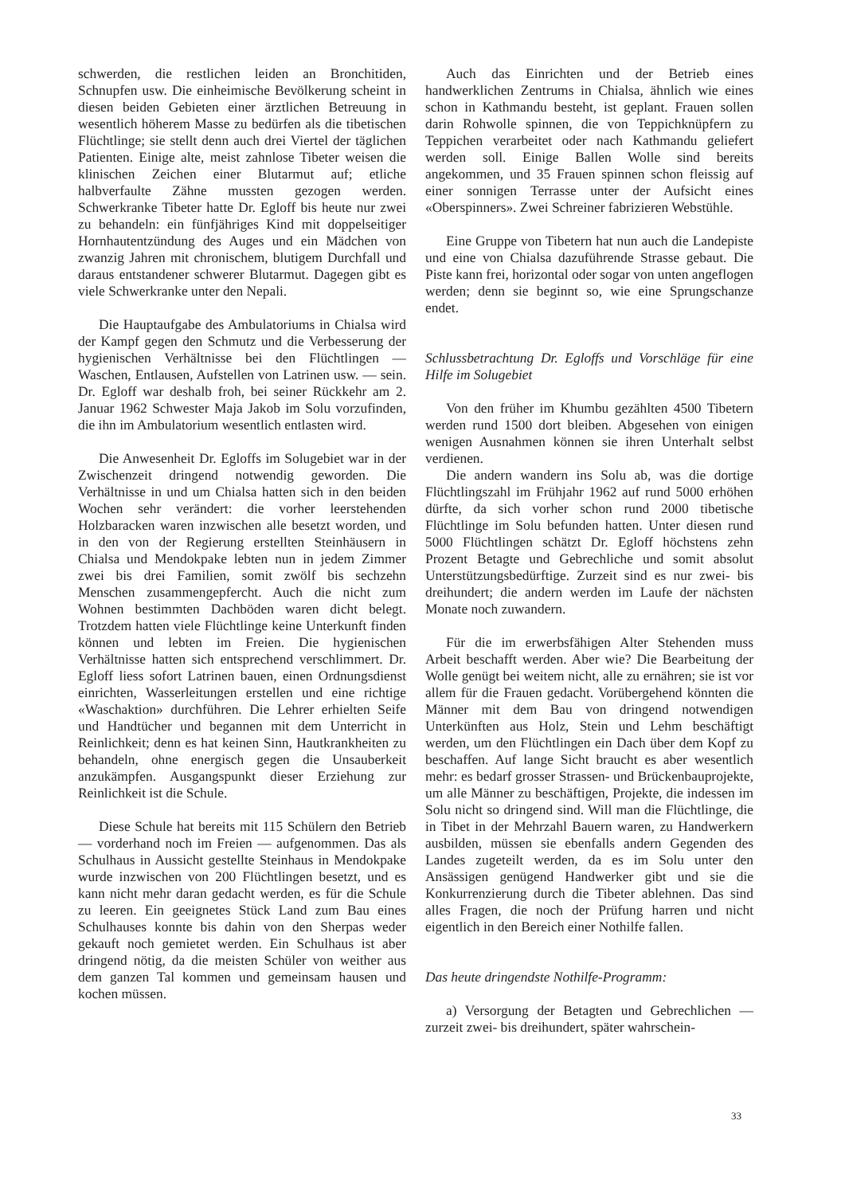schwerden, die restlichen leiden an Bronchitiden, Schnupfen usw. Die einheimische Bevölkerung scheint in diesen beiden Gebieten einer ärztlichen Betreuung in wesentlich höherem Masse zu bedürfen als die tibetischen Flüchtlinge; sie stellt denn auch drei Viertel der täglichen Patienten. Einige alte, meist zahnlose Tibeter weisen die klinischen Zeichen einer Blutarmut auf; etliche halbverfaulte Zähne mussten gezogen werden. Schwerkranke Tibeter hatte Dr. Egloff bis heute nur zwei zu behandeln: ein fünfjähriges Kind mit doppelseitiger Hornhautentzündung des Auges und ein Mädchen von zwanzig Jahren mit chronischem, blutigem Durchfall und daraus entstandener schwerer Blutarmut. Dagegen gibt es viele Schwerkranke unter den Nepali.
Die Hauptaufgabe des Ambulatoriums in Chialsa wird der Kampf gegen den Schmutz und die Verbesserung der hygienischen Verhältnisse bei den Flüchtlingen — Waschen, Entlausen, Aufstellen von Latrinen usw. — sein. Dr. Egloff war deshalb froh, bei seiner Rückkehr am 2. Januar 1962 Schwester Maja Jakob im Solu vorzufinden, die ihn im Ambulatorium wesentlich entlasten wird.
Die Anwesenheit Dr. Egloffs im Solugebiet war in der Zwischenzeit dringend notwendig geworden. Die Verhältnisse in und um Chialsa hatten sich in den beiden Wochen sehr verändert: die vorher leerstehenden Holzbaracken waren inzwischen alle besetzt worden, und in den von der Regierung erstellten Steinhäusern in Chialsa und Mendokpake lebten nun in jedem Zimmer zwei bis drei Familien, somit zwölf bis sechzehn Menschen zusammengepfercht. Auch die nicht zum Wohnen bestimmten Dachböden waren dicht belegt. Trotzdem hatten viele Flüchtlinge keine Unterkunft finden können und lebten im Freien. Die hygienischen Verhältnisse hatten sich entsprechend verschlimmert. Dr. Egloff liess sofort Latrinen bauen, einen Ordnungsdienst einrichten, Wasserleitungen erstellen und eine richtige «Waschaktion» durchführen. Die Lehrer erhielten Seife und Handtücher und begannen mit dem Unterricht in Reinlichkeit; denn es hat keinen Sinn, Hautkrankheiten zu behandeln, ohne energisch gegen die Unsauberkeit anzukämpfen. Ausgangspunkt dieser Erziehung zur Reinlichkeit ist die Schule.
Diese Schule hat bereits mit 115 Schülern den Betrieb — vorderhand noch im Freien — aufgenommen. Das als Schulhaus in Aussicht gestellte Steinhaus in Mendokpake wurde inzwischen von 200 Flüchtlingen besetzt, und es kann nicht mehr daran gedacht werden, es für die Schule zu leeren. Ein geeignetes Stück Land zum Bau eines Schulhauses konnte bis dahin von den Sherpas weder gekauft noch gemietet werden. Ein Schulhaus ist aber dringend nötig, da die meisten Schüler von weither aus dem ganzen Tal kommen und gemeinsam hausen und kochen müssen.
Auch das Einrichten und der Betrieb eines handwerklichen Zentrums in Chialsa, ähnlich wie eines schon in Kathmandu besteht, ist geplant. Frauen sollen darin Rohwolle spinnen, die von Teppichknüpfern zu Teppichen verarbeitet oder nach Kathmandu geliefert werden soll. Einige Ballen Wolle sind bereits angekommen, und 35 Frauen spinnen schon fleissig auf einer sonnigen Terrasse unter der Aufsicht eines «Oberspinners». Zwei Schreiner fabrizieren Webstühle.
Eine Gruppe von Tibetern hat nun auch die Landepiste und eine von Chialsa dazuführende Strasse gebaut. Die Piste kann frei, horizontal oder sogar von unten angeflogen werden; denn sie beginnt so, wie eine Sprungschanze endet.
Schlussbetrachtung Dr. Egloffs und Vorschläge für eine Hilfe im Solugebiet
Von den früher im Khumbu gezählten 4500 Tibetern werden rund 1500 dort bleiben. Abgesehen von einigen wenigen Ausnahmen können sie ihren Unterhalt selbst verdienen.
Die andern wandern ins Solu ab, was die dortige Flüchtlingszahl im Frühjahr 1962 auf rund 5000 erhöhen dürfte, da sich vorher schon rund 2000 tibetische Flüchtlinge im Solu befunden hatten. Unter diesen rund 5000 Flüchtlingen schätzt Dr. Egloff höchstens zehn Prozent Betagte und Gebrechliche und somit absolut Unterstützungsbedürftige. Zurzeit sind es nur zwei- bis dreihundert; die andern werden im Laufe der nächsten Monate noch zuwandern.
Für die im erwerbsfähigen Alter Stehenden muss Arbeit beschafft werden. Aber wie? Die Bearbeitung der Wolle genügt bei weitem nicht, alle zu ernähren; sie ist vor allem für die Frauen gedacht. Vorübergehend könnten die Männer mit dem Bau von dringend notwendigen Unterkünften aus Holz, Stein und Lehm beschäftigt werden, um den Flüchtlingen ein Dach über dem Kopf zu beschaffen. Auf lange Sicht braucht es aber wesentlich mehr: es bedarf grosser Strassen- und Brückenbauprojekte, um alle Männer zu beschäftigen, Projekte, die indessen im Solu nicht so dringend sind. Will man die Flüchtlinge, die in Tibet in der Mehrzahl Bauern waren, zu Handwerkern ausbilden, müssen sie ebenfalls andern Gegenden des Landes zugeteilt werden, da es im Solu unter den Ansässigen genügend Handwerker gibt und sie die Konkurrenzierung durch die Tibeter ablehnen. Das sind alles Fragen, die noch der Prüfung harren und nicht eigentlich in den Bereich einer Nothilfe fallen.
Das heute dringendste Nothilfe-Programm:
a) Versorgung der Betagten und Gebrechlichen — zurzeit zwei- bis dreihundert, später wahrschein-
33